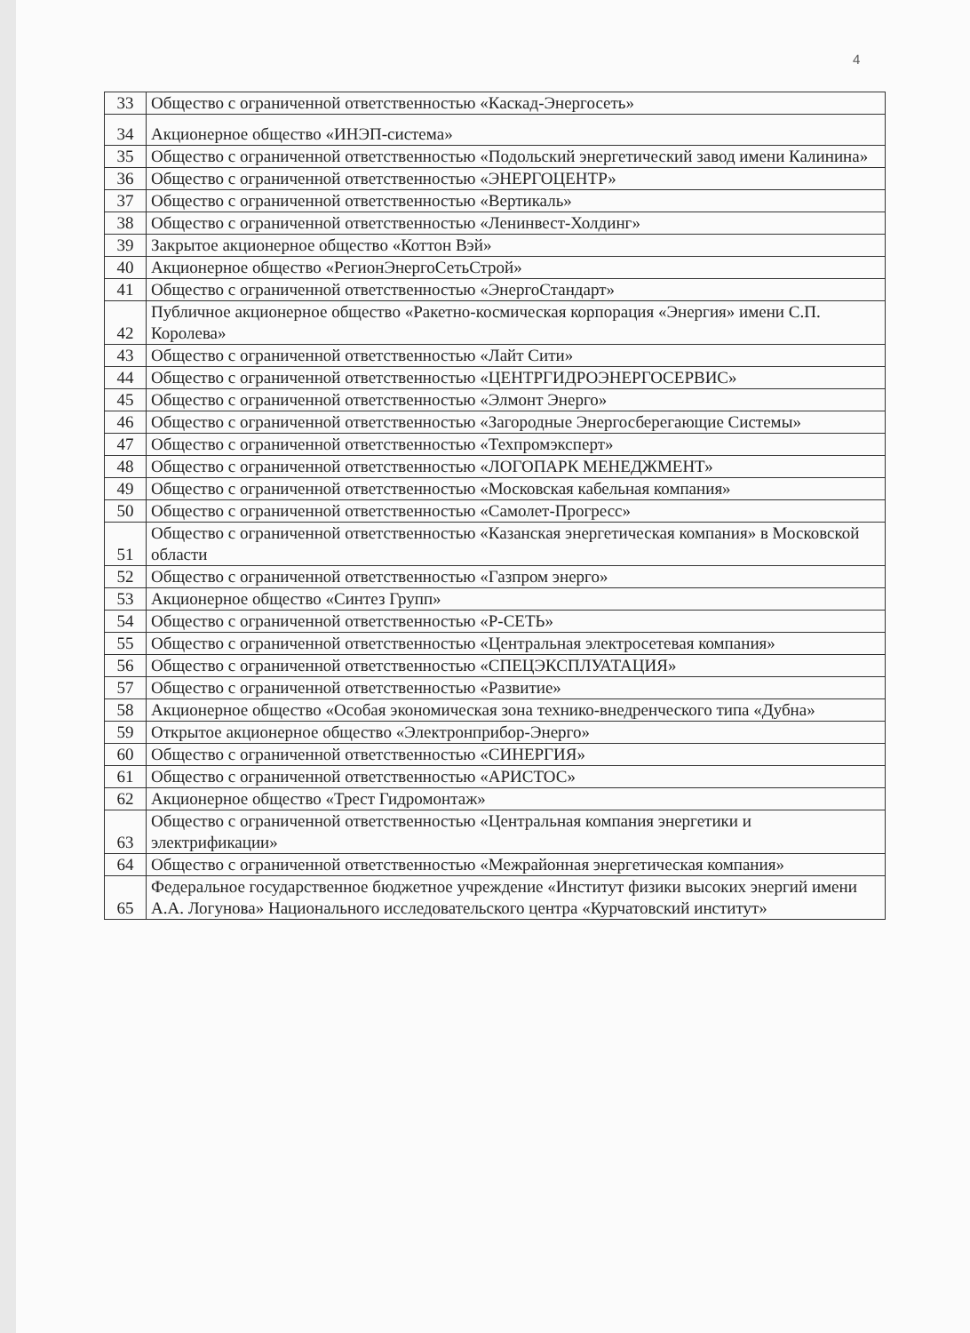4
| 33 | Общество с ограниченной ответственностью «Каскад-Энергосеть» |
| 34 | Акционерное общество «ИНЭП-система» |
| 35 | Общество с ограниченной ответственностью «Подольский энергетический завод имени Калинина» |
| 36 | Общество с ограниченной ответственностью «ЭНЕРГОЦЕНТР» |
| 37 | Общество с ограниченной ответственностью «Вертикаль» |
| 38 | Общество с ограниченной ответственностью «Ленинвест-Холдинг» |
| 39 | Закрытое акционерное общество «Коттон Вэй» |
| 40 | Акционерное общество «РегионЭнергоСетьСтрой» |
| 41 | Общество с ограниченной ответственностью «ЭнергоСтандарт» |
| 42 | Публичное акционерное общество «Ракетно-космическая корпорация «Энергия» имени С.П. Королева» |
| 43 | Общество с ограниченной ответственностью «Лайт Сити» |
| 44 | Общество с ограниченной ответственностью «ЦЕНТРГИДРОЭНЕРГОСЕРВИС» |
| 45 | Общество с ограниченной ответственностью «Элмонт Энерго» |
| 46 | Общество с ограниченной ответственностью «Загородные Энергосберегающие Системы» |
| 47 | Общество с ограниченной ответственностью «Техпромэксперт» |
| 48 | Общество с ограниченной ответственностью «ЛОГОПАРК МЕНЕДЖМЕНТ» |
| 49 | Общество с ограниченной ответственностью «Московская кабельная компания» |
| 50 | Общество с ограниченной ответственностью «Самолет-Прогресс» |
| 51 | Общество с ограниченной ответственностью «Казанская энергетическая компания» в Московской области |
| 52 | Общество с ограниченной ответственностью «Газпром энерго» |
| 53 | Акционерное общество «Синтез Групп» |
| 54 | Общество с ограниченной ответственностью «Р-СЕТЬ» |
| 55 | Общество с ограниченной ответственностью «Центральная электросетевая компания» |
| 56 | Общество с ограниченной ответственностью «СПЕЦЭКСПЛУАТАЦИЯ» |
| 57 | Общество с ограниченной ответственностью «Развитие» |
| 58 | Акционерное общество «Особая экономическая зона технико-внедренческого типа «Дубна» |
| 59 | Открытое акционерное общество «Электронприбор-Энерго» |
| 60 | Общество с ограниченной ответственностью «СИНЕРГИЯ» |
| 61 | Общество с ограниченной ответственностью «АРИСТОС» |
| 62 | Акционерное общество «Трест Гидромонтаж» |
| 63 | Общество с ограниченной ответственностью «Центральная компания энергетики и электрификации» |
| 64 | Общество с ограниченной ответственностью «Межрайонная энергетическая компания» |
| 65 | Федеральное государственное бюджетное учреждение «Институт физики высоких энергий имени А.А. Логунова» Национального исследовательского центра «Курчатовский институт» |